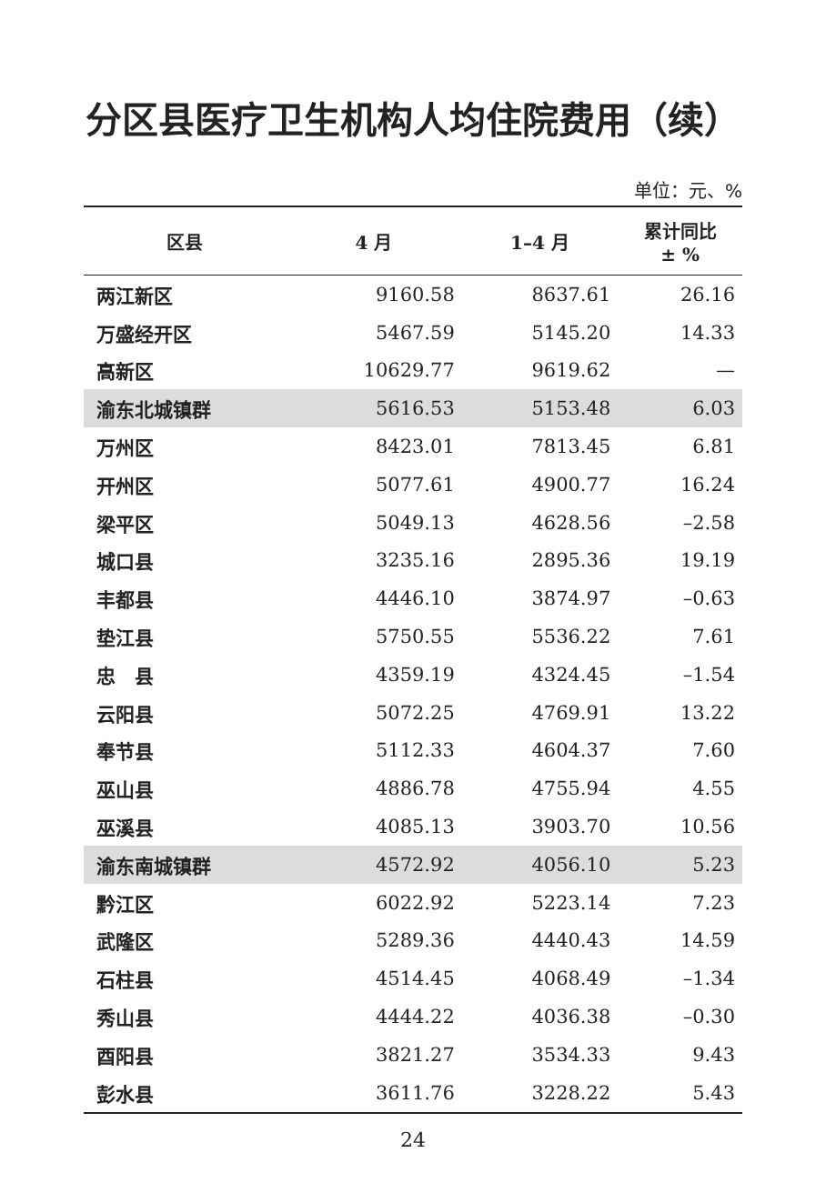分区县医疗卫生机构人均住院费用（续）
单位：元、%
| 区县 | 4 月 | 1–4 月 | 累计同比 ± % |
| --- | --- | --- | --- |
| 两江新区 | 9160.58 | 8637.61 | 26.16 |
| 万盛经开区 | 5467.59 | 5145.20 | 14.33 |
| 高新区 | 10629.77 | 9619.62 | — |
| 渝东北城镇群 | 5616.53 | 5153.48 | 6.03 |
| 万州区 | 8423.01 | 7813.45 | 6.81 |
| 开州区 | 5077.61 | 4900.77 | 16.24 |
| 梁平区 | 5049.13 | 4628.56 | –2.58 |
| 城口县 | 3235.16 | 2895.36 | 19.19 |
| 丰都县 | 4446.10 | 3874.97 | –0.63 |
| 垫江县 | 5750.55 | 5536.22 | 7.61 |
| 忠 县 | 4359.19 | 4324.45 | –1.54 |
| 云阳县 | 5072.25 | 4769.91 | 13.22 |
| 奉节县 | 5112.33 | 4604.37 | 7.60 |
| 巫山县 | 4886.78 | 4755.94 | 4.55 |
| 巫溪县 | 4085.13 | 3903.70 | 10.56 |
| 渝东南城镇群 | 4572.92 | 4056.10 | 5.23 |
| 黔江区 | 6022.92 | 5223.14 | 7.23 |
| 武隆区 | 5289.36 | 4440.43 | 14.59 |
| 石柱县 | 4514.45 | 4068.49 | –1.34 |
| 秀山县 | 4444.22 | 4036.38 | –0.30 |
| 酉阳县 | 3821.27 | 3534.33 | 9.43 |
| 彭水县 | 3611.76 | 3228.22 | 5.43 |
24